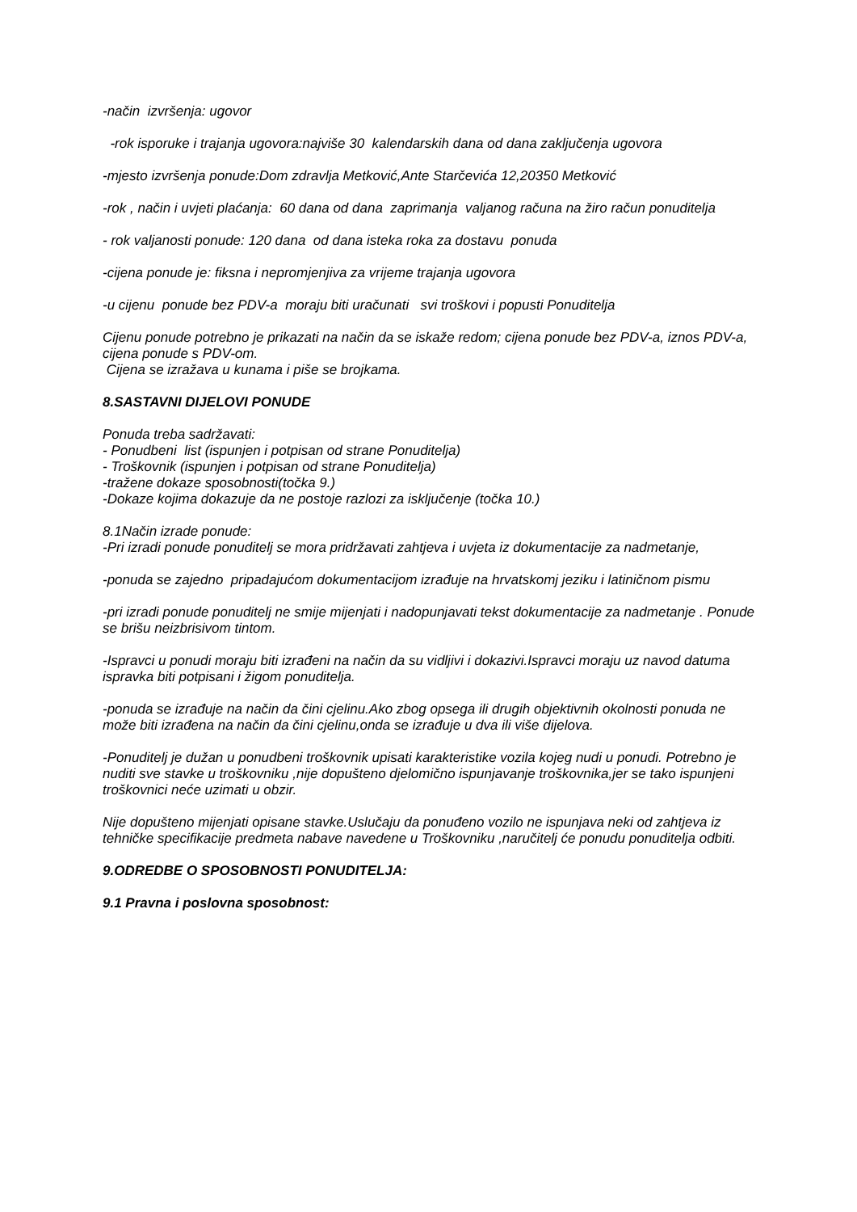-način izvršenja: ugovor
-rok isporuke i trajanja ugovora:najviše 30 kalendarskih dana od dana zaključenja ugovora
-mjesto izvršenja ponude:Dom zdravlja Metković,Ante Starčevića 12,20350 Metković
-rok , način i uvjeti plaćanja: 60 dana od dana zaprimanja valjanog računa na žiro račun ponuditelja
- rok valjanosti ponude: 120 dana od dana isteka roka za dostavu ponuda
-cijena ponude je: fiksna i nepromjenjiva za vrijeme trajanja ugovora
-u cijenu ponude bez PDV-a moraju biti uračunati svi troškovi i popusti Ponuditelja
Cijenu ponude potrebno je prikazati na način da se iskaže redom; cijena ponude bez PDV-a, iznos PDV-a, cijena ponude s PDV-om.
Cijena se izražava u kunama i piše se brojkama.
8.SASTAVNI DIJELOVI PONUDE
Ponuda treba sadržavati:
- Ponudbeni list (ispunjen i potpisan od strane Ponuditelja)
- Troškovnik (ispunjen i potpisan od strane Ponuditelja)
-tražene dokaze sposobnosti(točka 9.)
-Dokaze kojima dokazuje da ne postoje razlozi za isključenje (točka 10.)
8.1Način izrade ponude:
-Pri izradi ponude ponuditelj se mora pridržavati zahtjeva i uvjeta iz dokumentacije za nadmetanje,
-ponuda se zajedno pripadajućom dokumentacijom izrađuje na hrvatskomj jeziku i latiničnom pismu
-pri izradi ponude ponuditelj ne smije mijenjati i nadopunjavati tekst dokumentacije za nadmetanje . Ponude se brišu neizbrisivom tintom.
-Ispravci u ponudi moraju biti izrađeni na način da su vidljivi i dokazivi.Ispravci moraju uz navod datuma ispravka biti potpisani i žigom ponuditelja.
-ponuda se izrađuje na način da čini cjelinu.Ako zbog opsega ili drugih objektivnih okolnosti ponuda ne može biti izrađena na način da čini cjelinu,onda se izrađuje u dva ili više dijelova.
-Ponuditelj je dužan u ponudbeni troškovnik upisati karakteristike vozila kojeg nudi u ponudi. Potrebno je nuditi sve stavke u troškovniku ,nije dopušteno djelomično ispunjavanje troškovnika,jer se tako ispunjeni troškovnici neće uzimati u obzir.
Nije dopušteno mijenjati opisane stavke.Uslučaju da ponuđeno vozilo ne ispunjava neki od zahtjeva iz tehničke specifikacije predmeta nabave navedene u Troškovniku ,naručitelj će ponudu ponuditelja odbiti.
9.ODREDBE O SPOSOBNOSTI PONUDITELJA:
9.1 Pravna i poslovna sposobnost: